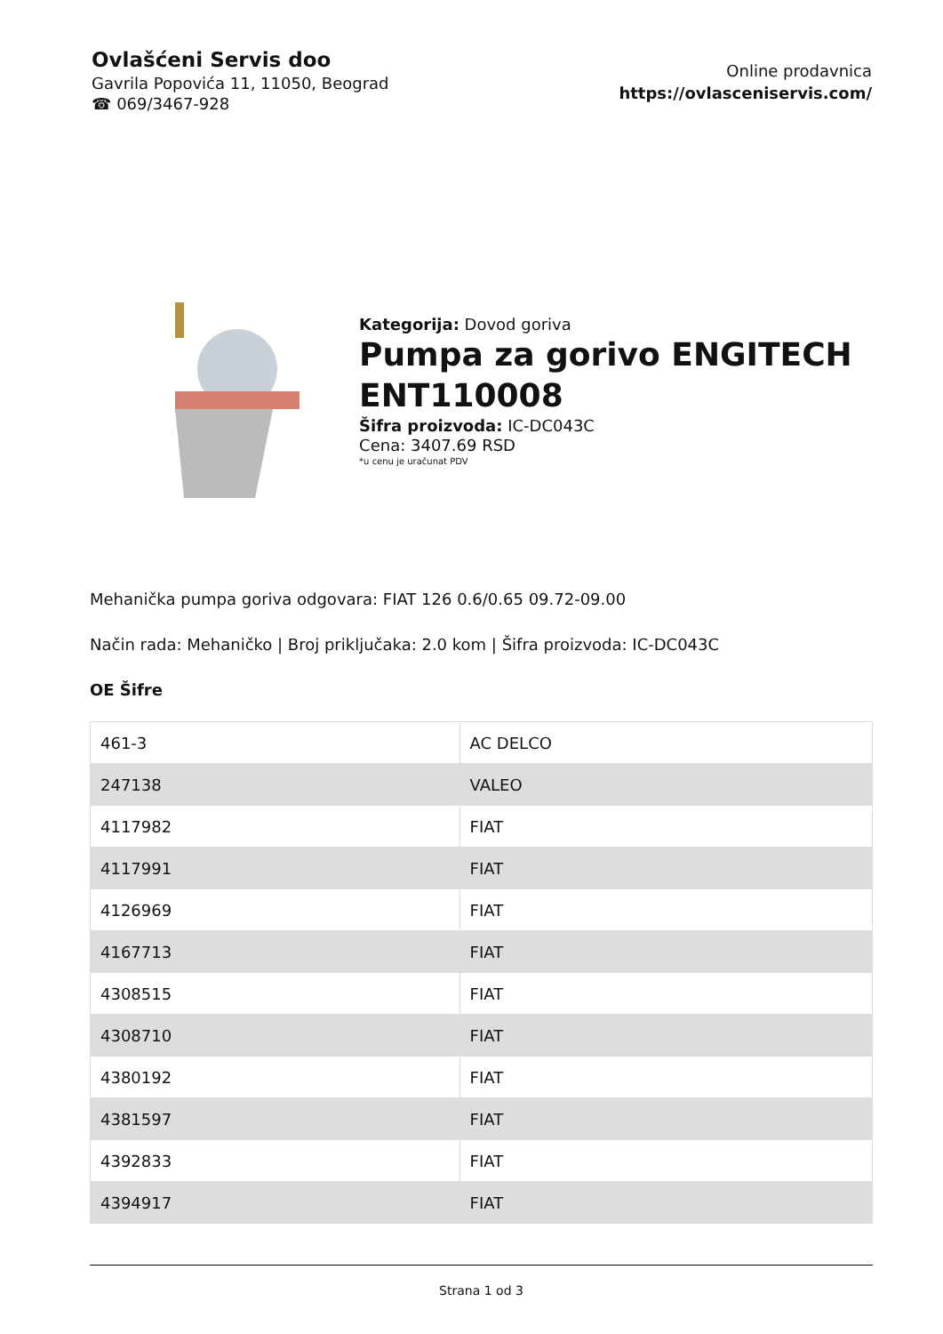Ovlašćeni Servis doo
Gavrila Popovića 11, 11050, Beograd
☎ 069/3467-928
Online prodavnica
https://ovlasceniservis.com/
Kategorija: Dovod goriva
Pumpa za gorivo ENGITECH ENT110008
Šifra proizvoda: IC-DC043C
Cena: 3407.69 RSD
*u cenu je uračunat PDV
Mehanička pumpa goriva odgovara: FIAT 126 0.6/0.65 09.72-09.00
Način rada: Mehaničko | Broj priključaka: 2.0 kom | Šifra proizvoda: IC-DC043C
OE Šifre
| 461-3 | AC DELCO |
| 247138 | VALEO |
| 4117982 | FIAT |
| 4117991 | FIAT |
| 4126969 | FIAT |
| 4167713 | FIAT |
| 4308515 | FIAT |
| 4308710 | FIAT |
| 4380192 | FIAT |
| 4381597 | FIAT |
| 4392833 | FIAT |
| 4394917 | FIAT |
Strana 1 od 3